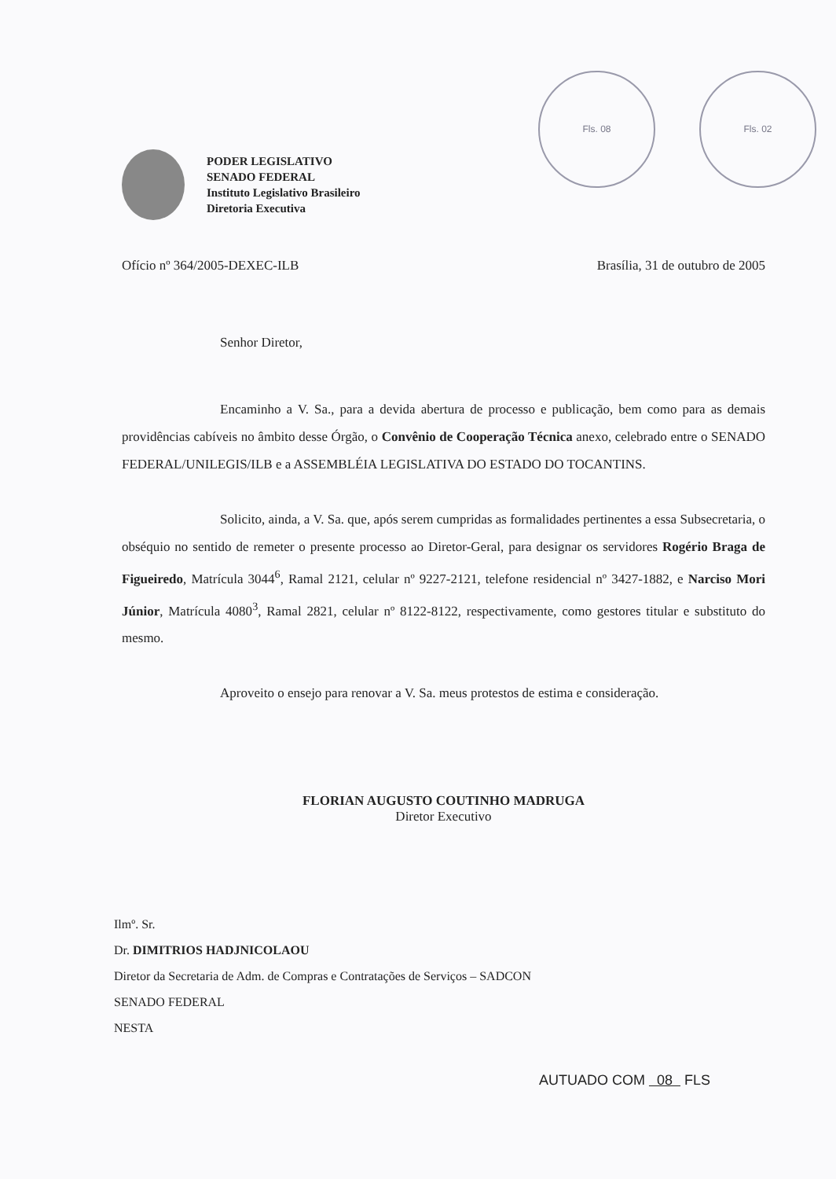Fls. 08 Fls. 02
PODER LEGISLATIVO
SENADO FEDERAL
Instituto Legislativo Brasileiro
Diretoria Executiva
Ofício nº 364/2005-DEXEC-ILB Brasília, 31 de outubro de 2005
Senhor Diretor,
Encaminho a V. Sa., para a devida abertura de processo e publicação, bem como para as demais providências cabíveis no âmbito desse Órgão, o Convênio de Cooperação Técnica anexo, celebrado entre o SENADO FEDERAL/UNILEGIS/ILB e a ASSEMBLÉIA LEGISLATIVA DO ESTADO DO TOCANTINS.
Solicito, ainda, a V. Sa. que, após serem cumpridas as formalidades pertinentes a essa Subsecretaria, o obséquio no sentido de remeter o presente processo ao Diretor-Geral, para designar os servidores Rogério Braga de Figueiredo, Matrícula 3044<sup>6</sup>, Ramal 2121, celular nº 9227-2121, telefone residencial nº 3427-1882, e Narciso Mori Júnior, Matrícula 4080<sup>3</sup>, Ramal 2821, celular nº 8122-8122, respectivamente, como gestores titular e substituto do mesmo.
Aproveito o ensejo para renovar a V. Sa. meus protestos de estima e consideração.
FLORIAN AUGUSTO COUTINHO MADRUGA
Diretor Executivo
Ilmº. Sr.
Dr. DIMITRIOS HADJNICOLAOU
Diretor da Secretaria de Adm. de Compras e Contratações de Serviços – SADCON
SENADO FEDERAL
NESTA
AUTUADO COM 08 FLS